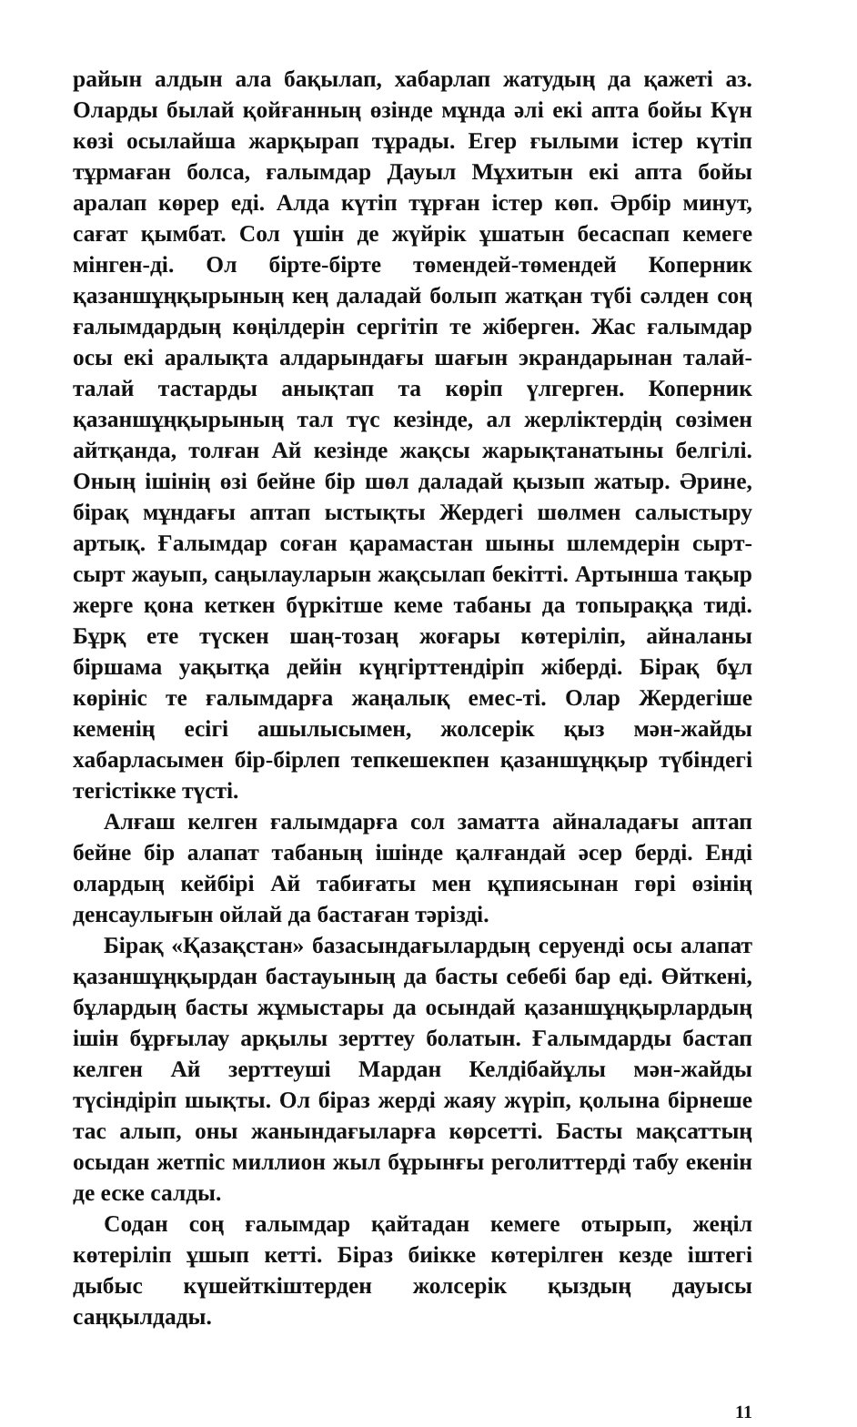райын алдын ала бақылап, хабарлап жатудың да қажеті аз. Оларды былай қойғанның өзінде мұнда әлі екі апта бойы Күн көзі осылайша жарқырап тұрады. Егер ғылыми істер күтіп тұрмаған болса, ғалымдар Дауыл Мұхитын екі апта бойы аралап көрер еді. Алда күтіп тұрған істер көп. Әрбір минут, сағат қымбат. Сол үшін де жүйрік ұшатын бесаспап кемеге мінген-ді. Ол бірте-бірте төмендей-төмендей Коперник қазаншұңқырының кең даладай болып жатқан түбі сәлден соң ғалымдардың көңілдерін сергітіп те жіберген. Жас ғалымдар осы екі аралықта алдарындағы шағын экрандарынан талай-талай тастарды анықтап та көріп үлгерген. Коперник қазаншұңқырының тал түс кезінде, ал жерліктердің сөзімен айтқанда, толған Ай кезінде жақсы жарықтанатыны белгілі. Оның ішінің өзі бейне бір шөл даладай қызып жатыр. Әрине, бірақ мұндағы аптап ыстықты Жердегі шөлмен салыстыру артық. Ғалымдар соған қарамастан шыны шлемдерін сырт-сырт жауып, саңылауларын жақсылап бекітті. Артынша тақыр жерге қона кеткен бүркітше кеме табаны да топыраққа тиді. Бұрқ ете түскен шаң-тозаң жоғары көтеріліп, айналаны біршама уақытқа дейін күңгірттендіріп жіберді. Бірақ бұл көрініс те ғалымдарға жаңалық емес-ті. Олар Жердегіше кеменің есігі ашылысымен, жолсерік қыз мән-жайды хабарласымен бір-бірлеп тепкешекпен қазаншұңқыр түбіндегі тегістікке түсті.
Алғаш келген ғалымдарға сол заматта айналадағы аптап бейне бір алапат табаның ішінде қалғандай әсер берді. Енді олардың кейбірі Ай табиғаты мен құпиясынан гөрі өзінің денсаулығын ойлай да бастаған тәрізді.
Бірақ «Қазақстан» базасындағылардың серуенді осы алапат қазаншұңқырдан бастауының да басты себебі бар еді. Өйткені, бұлардың басты жұмыстары да осындай қазаншұңқырлардың ішін бұрғылау арқылы зерттеу болатын. Ғалымдарды бастап келген Ай зерттеуші Мардан Келдібайұлы мән-жайды түсіндіріп шықты. Ол біраз жерді жаяу жүріп, қолына бірнеше тас алып, оны жанындағыларға көрсетті. Басты мақсаттың осыдан жетпіс миллион жыл бұрынғы реголиттерді табу екенін де еске салды.
Содан соң ғалымдар қайтадан кемеге отырып, жеңіл көтеріліп ұшып кетті. Біраз биікке көтерілген кезде іштегі дыбыс күшейткіштерден жолсерік қыздың дауысы саңқылдады.
11